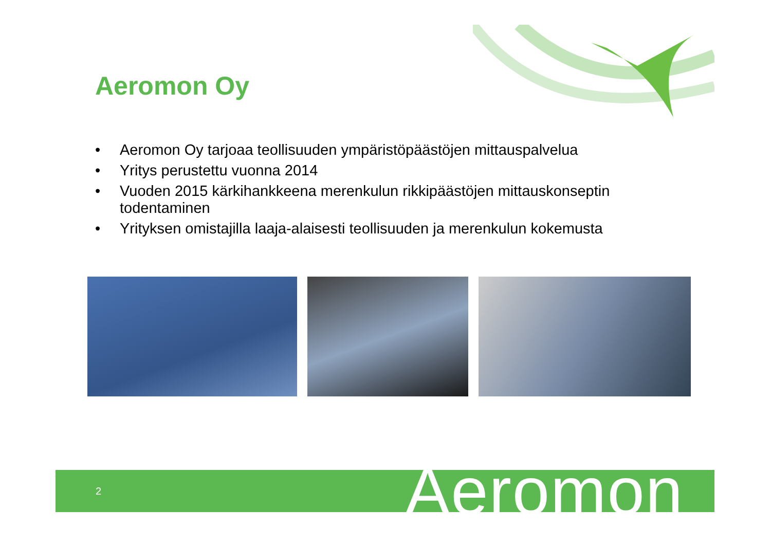Aeromon Oy
• Aeromon Oy tarjoaa teollisuuden ympäristöpäästöjen mittauspalvelua
• Yritys perustettu vuonna 2014
• Vuoden 2015 kärkihankkeena merenkulun rikkipäästöjen mittauskonseptin todentaminen
• Yrityksen omistajilla laaja-alaisesti teollisuuden ja merenkulun kokemusta
2 Aeromon